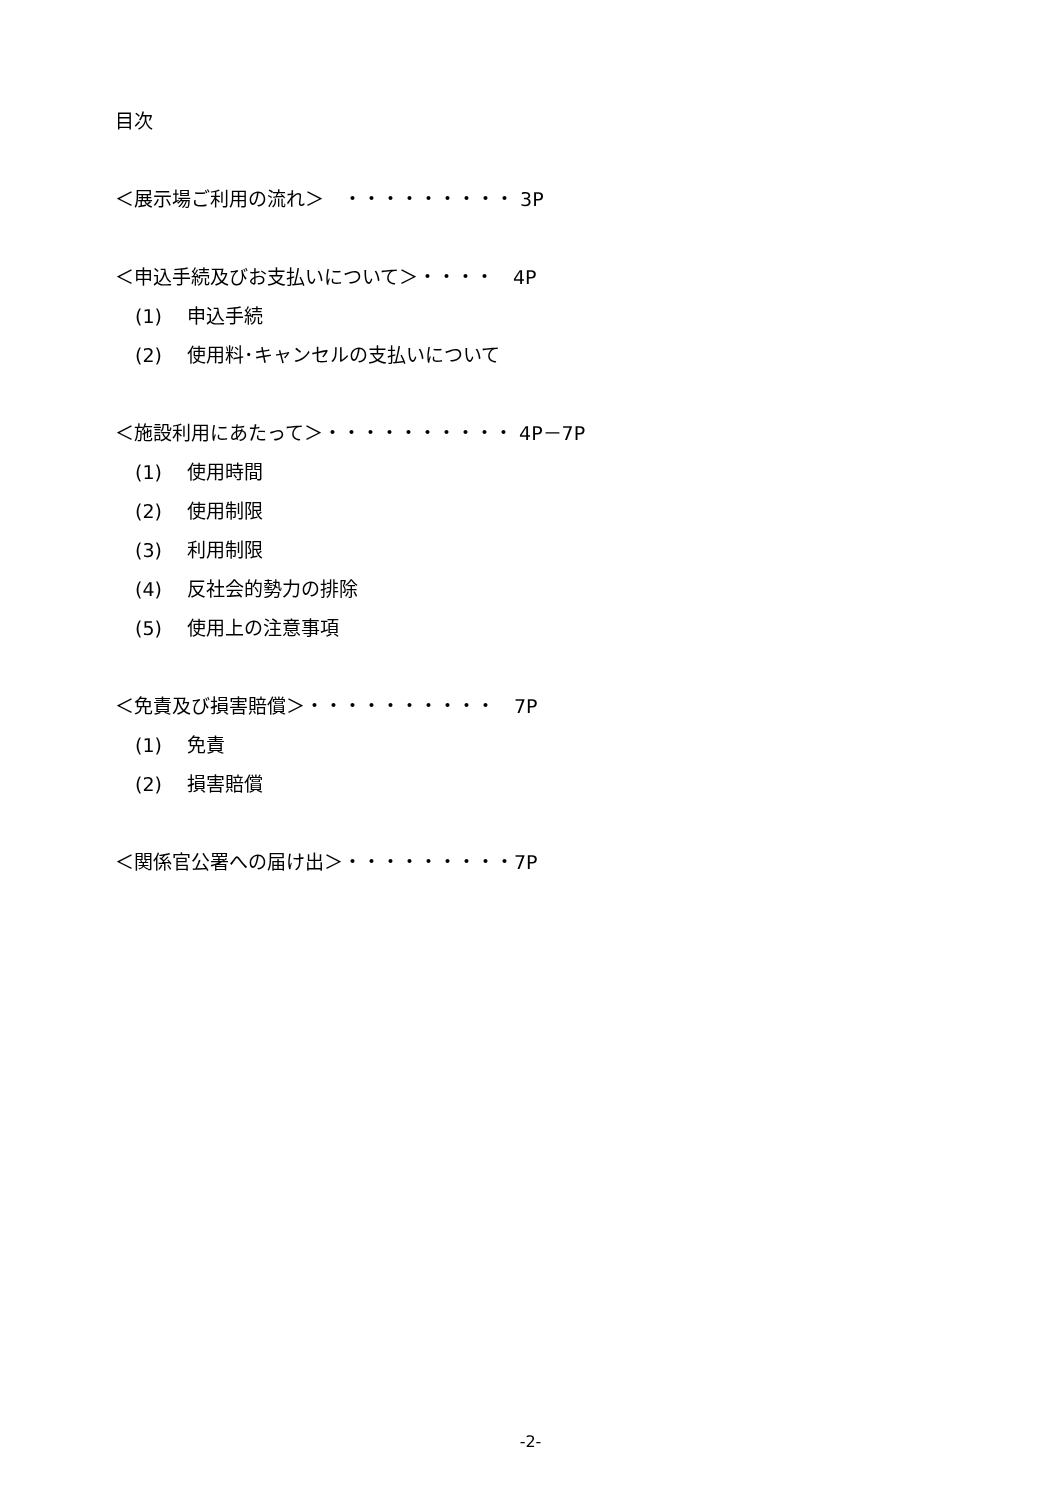目次
＜展示場ご利用の流れ＞　・・・・・・・・・ 3P
＜申込手続及びお支払いについて＞・・・・　4P
(1)　 申込手続
(2)　 使用料･キャンセルの支払いについて
＜施設利用にあたって＞・・・・・・・・・・ 4P－7P
(1)　 使用時間
(2)　 使用制限
(3)　 利用制限
(4)　 反社会的勢力の排除
(5)　 使用上の注意事項
＜免責及び損害賠償＞・・・・・・・・・・　7P
(1)　 免責
(2)　 損害賠償
＜関係官公署への届け出＞・・・・・・・・・7P
-2-